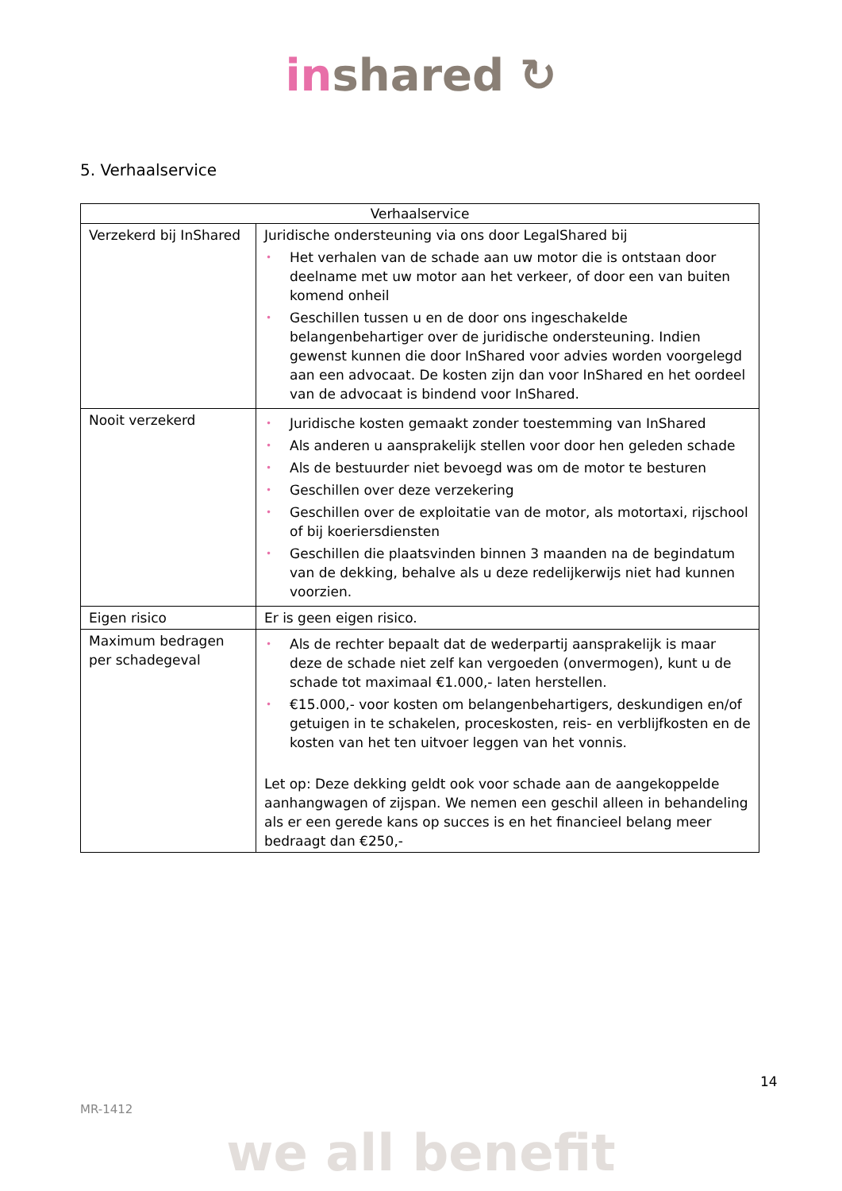in shared ↻
5. Verhaalservice
| Verhaalservice | |
| --- | --- |
| Verzekerd bij InShared | Juridische ondersteuning via ons door LegalShared bij • Het verhalen van de schade aan uw motor die is ontstaan door deelname met uw motor aan het verkeer, of door een van buiten komend onheil • Geschillen tussen u en de door ons ingeschakelde belangenbehartiger over de juridische ondersteuning. Indien gewenst kunnen die door InShared voor advies worden voorgelegd aan een advocaat. De kosten zijn dan voor InShared en het oordeel van de advocaat is bindend voor InShared. |
| Nooit verzekerd | • Juridische kosten gemaakt zonder toestemming van InShared • Als anderen u aansprakelijk stellen voor door hen geleden schade • Als de bestuurder niet bevoegd was om de motor te besturen • Geschillen over deze verzekering • Geschillen over de exploitatie van de motor, als motortaxi, rijschool of bij koeriersdiensten • Geschillen die plaatsvinden binnen 3 maanden na de begindatum van de dekking, behalve als u deze redelijkerwijs niet had kunnen voorzien. |
| Eigen risico | Er is geen eigen risico. |
| Maximum bedragen per schadegeval | • Als de rechter bepaalt dat de wederpartij aansprakelijk is maar deze de schade niet zelf kan vergoeden (onvermogen), kunt u de schade tot maximaal €1.000,- laten herstellen. • €15.000,- voor kosten om belangenbehartigers, deskundigen en/of getuigen in te schakelen, proceskosten, reis- en verblijfkosten en de kosten van het ten uitvoer leggen van het vonnis. Let op: Deze dekking geldt ook voor schade aan de aangekoppelde aanhangwagen of zijspan. We nemen een geschil alleen in behandeling als er een gerede kans op succes is en het financieel belang meer bedraagt dan €250,- |
14
MR-1412
we all benefit